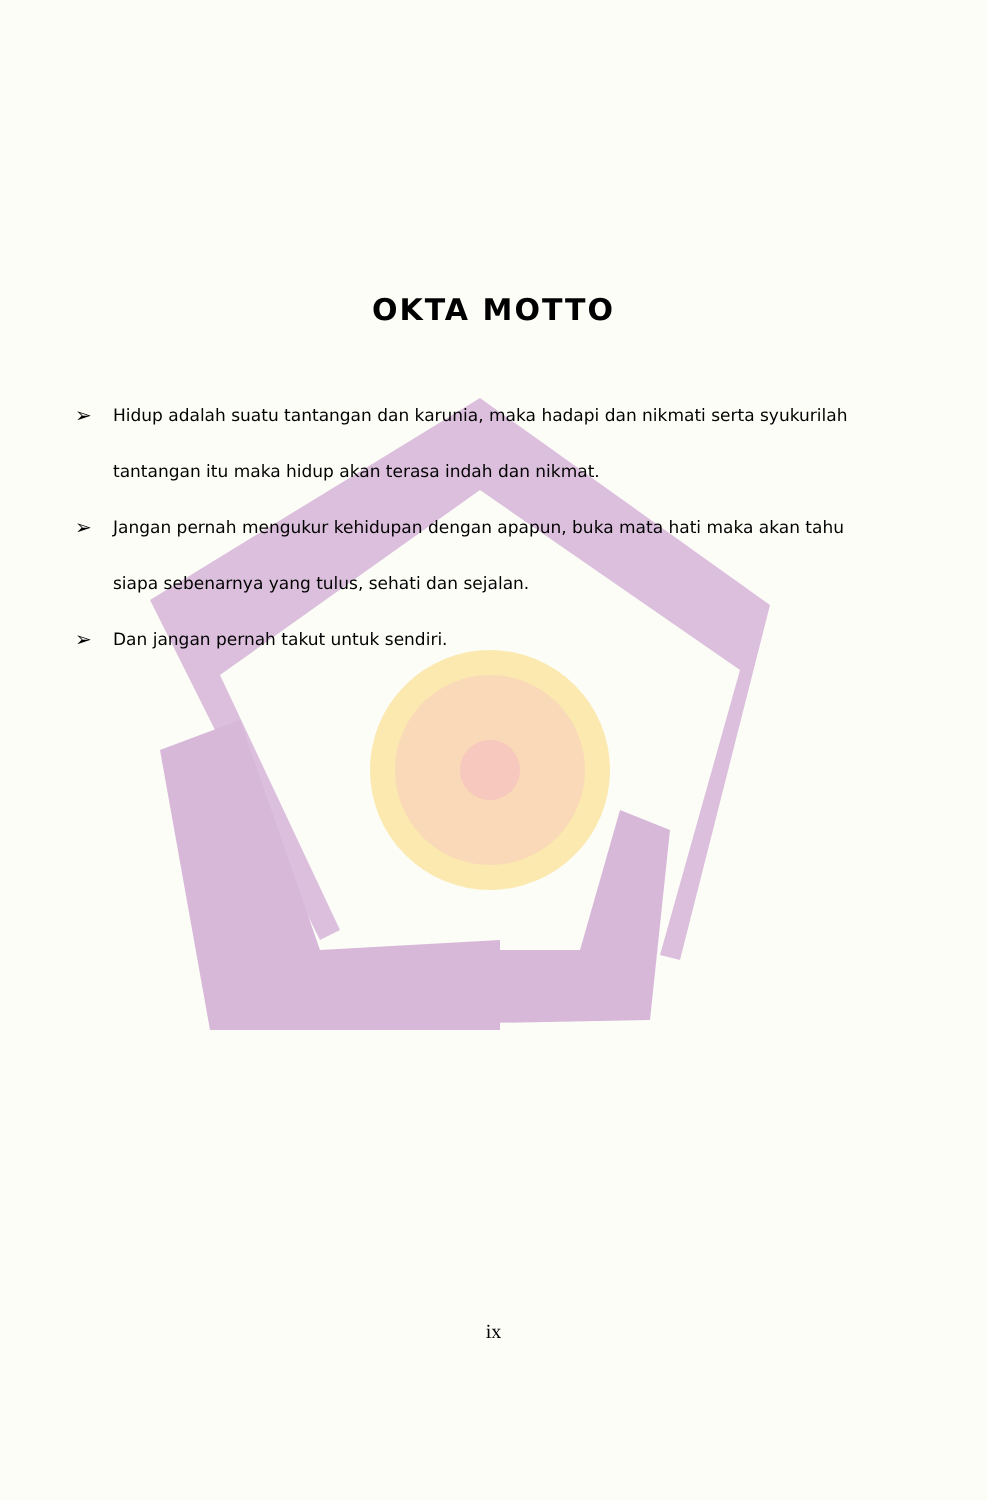OKTA MOTTO
➢ Hidup adalah suatu tantangan dan karunia, maka hadapi dan nikmati serta syukurilah tantangan itu maka hidup akan terasa indah dan nikmat.
➢ Jangan pernah mengukur kehidupan dengan apapun, buka mata hati maka akan tahu siapa sebenarnya yang tulus, sehati dan sejalan.
➢ Dan jangan pernah takut untuk sendiri.
ix